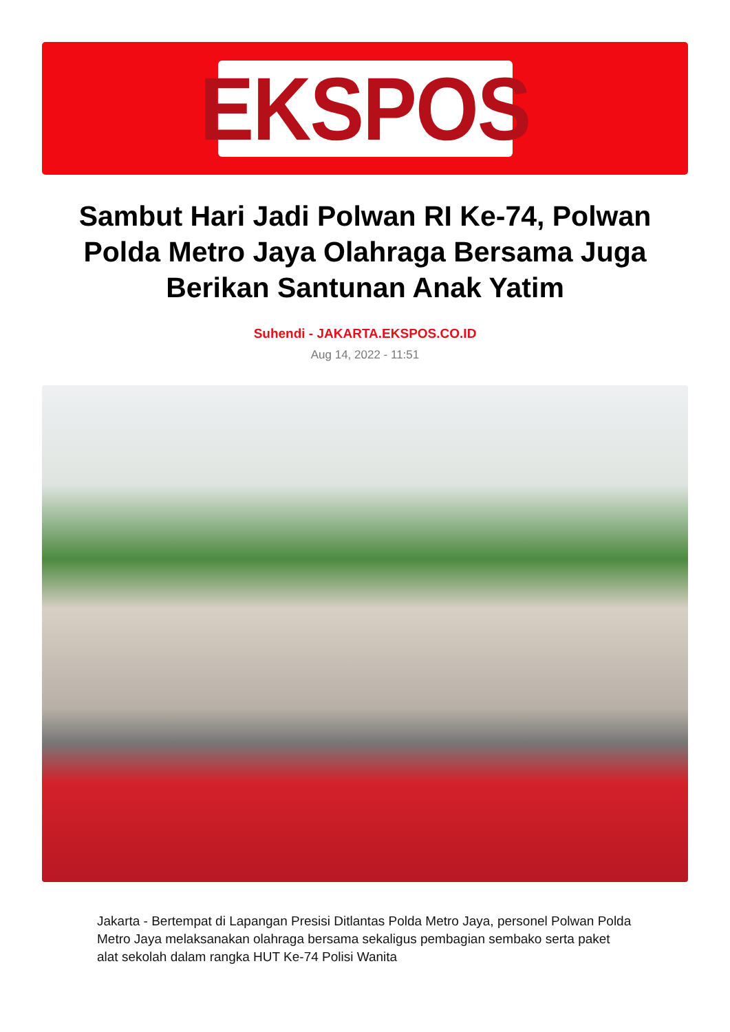EKSPOS
Sambut Hari Jadi Polwan RI Ke-74, Polwan Polda Metro Jaya Olahraga Bersama Juga Berikan Santunan Anak Yatim
Suhendi - JAKARTA.EKSPOS.CO.ID
Aug 14, 2022 - 11:51
Jakarta - Bertempat di Lapangan Presisi Ditlantas Polda Metro Jaya, personel Polwan Polda Metro Jaya melaksanakan olahraga bersama sekaligus pembagian sembako serta paket alat sekolah dalam rangka HUT Ke-74 Polisi Wanita